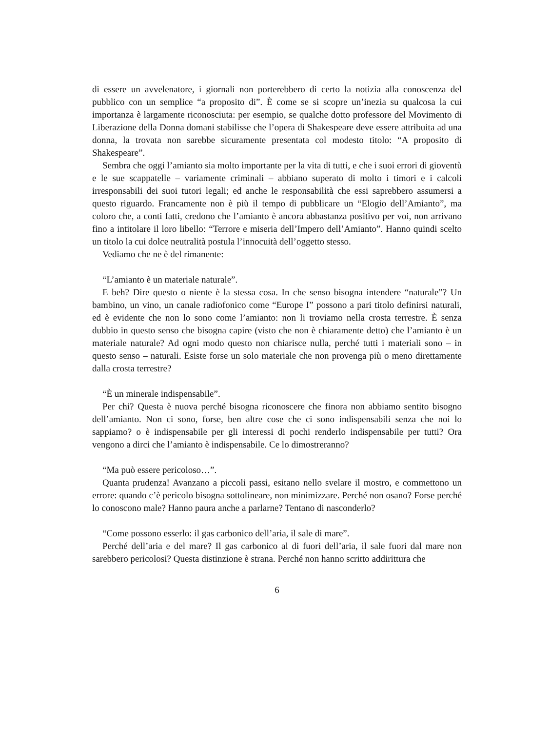di essere un avvelenatore, i giornali non porterebbero di certo la notizia alla conoscenza del pubblico con un semplice “a proposito di”. È come se si scopre un’inezia su qualcosa la cui importanza è largamente riconosciuta: per esempio, se qualche dotto professore del Movimento di Liberazione della Donna domani stabilisse che l’opera di Shakespeare deve essere attribuita ad una donna, la trovata non sarebbe sicuramente presentata col modesto titolo: “A proposito di Shakespeare”.
Sembra che oggi l’amianto sia molto importante per la vita di tutti, e che i suoi errori di gioventù e le sue scappatelle – variamente criminali – abbiano superato di molto i timori e i calcoli irresponsabili dei suoi tutori legali; ed anche le responsabilità che essi saprebbero assumersi a questo riguardo. Francamente non è più il tempo di pubblicare un “Elogio dell’Amianto”, ma coloro che, a conti fatti, credono che l’amianto è ancora abbastanza positivo per voi, non arrivano fino a intitolare il loro libello: “Terrore e miseria dell’Impero dell’Amianto”. Hanno quindi scelto un titolo la cui dolce neutralità postula l’innocuità dell’oggetto stesso.
Vediamo che ne è del rimanente:
“L’amianto è un materiale naturale”.
E beh? Dire questo o niente è la stessa cosa. In che senso bisogna intendere “naturale”? Un bambino, un vino, un canale radiofonico come “Europe I” possono a pari titolo definirsi naturali, ed è evidente che non lo sono come l’amianto: non li troviamo nella crosta terrestre. È senza dubbio in questo senso che bisogna capire (visto che non è chiaramente detto) che l’amianto è un materiale naturale? Ad ogni modo questo non chiarisce nulla, perché tutti i materiali sono – in questo senso – naturali. Esiste forse un solo materiale che non provenga più o meno direttamente dalla crosta terrestre?
“È un minerale indispensabile”.
Per chi? Questa è nuova perché bisogna riconoscere che finora non abbiamo sentito bisogno dell’amianto. Non ci sono, forse, ben altre cose che ci sono indispensabili senza che noi lo sappiamo? o è indispensabile per gli interessi di pochi renderlo indispensabile per tutti? Ora vengono a dirci che l’amianto è indispensabile. Ce lo dimostreranno?
“Ma può essere pericoloso…”.
Quanta prudenza! Avanzano a piccoli passi, esitano nello svelare il mostro, e commettono un errore: quando c’è pericolo bisogna sottolineare, non minimizzare. Perché non osano? Forse perché lo conoscono male? Hanno paura anche a parlarne? Tentano di nasconderlo?
“Come possono esserlo: il gas carbonico dell’aria, il sale di mare”.
Perché dell’aria e del mare? Il gas carbonico al di fuori dell’aria, il sale fuori dal mare non sarebbero pericolosi? Questa distinzione è strana. Perché non hanno scritto addirittura che
6